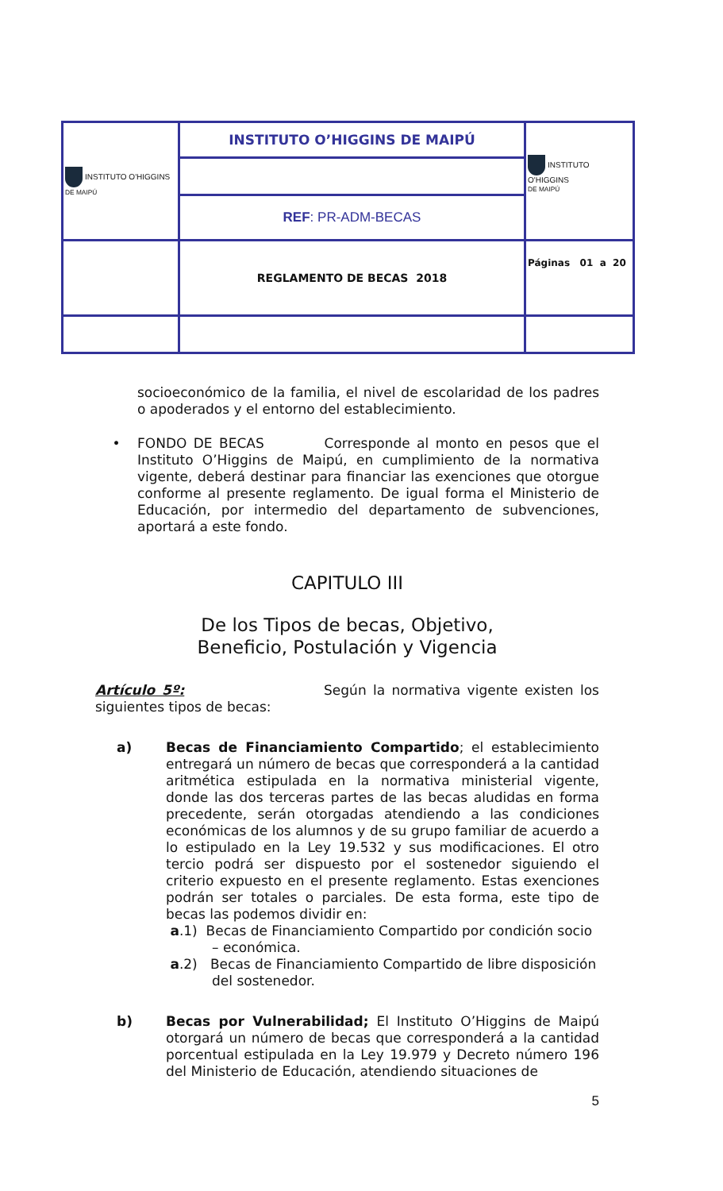| INSTITUTO O'HIGGINS DE MAIPÚ | INSTITUTO O’HIGGINS DE MAIPÚ | INSTITUTO O'HIGGINS DE MAIPÚ |
| | REF : PR-ADM-BECAS | |
| | REGLAMENTO DE BECAS 2018 | Páginas 01 a 20 |
socioeconómico de la familia, el nivel de escolaridad de los padres o apoderados y el entorno del establecimiento.
• FONDO DE BECAS Corresponde al monto en pesos que el Instituto O’Higgins de Maipú, en cumplimiento de la normativa vigente, deberá destinar para financiar las exenciones que otorgue conforme al presente reglamento. De igual forma el Ministerio de Educación, por intermedio del departamento de subvenciones, aportará a este fondo.
CAPITULO III
De los Tipos de becas, Objetivo,
Beneficio, Postulación y Vigencia
Artículo 5º: Según la normativa vigente existen los siguientes tipos de becas:
a) Becas de Financiamiento Compartido; el establecimiento entregará un número de becas que corresponderá a la cantidad aritmética estipulada en la normativa ministerial vigente, donde las dos terceras partes de las becas aludidas en forma precedente, serán otorgadas atendiendo a las condiciones económicas de los alumnos y de su grupo familiar de acuerdo a lo estipulado en la Ley 19.532 y sus modificaciones. El otro tercio podrá ser dispuesto por el sostenedor siguiendo el criterio expuesto en el presente reglamento. Estas exenciones podrán ser totales o parciales. De esta forma, este tipo de becas las podemos dividir en:
a.1) Becas de Financiamiento Compartido por condición socio
– económica.
a.2) Becas de Financiamiento Compartido de libre disposición
del sostenedor.
b) Becas por Vulnerabilidad; El Instituto O’Higgins de Maipú otorgará un número de becas que corresponderá a la cantidad porcentual estipulada en la Ley 19.979 y Decreto número 196 del Ministerio de Educación, atendiendo situaciones de
5